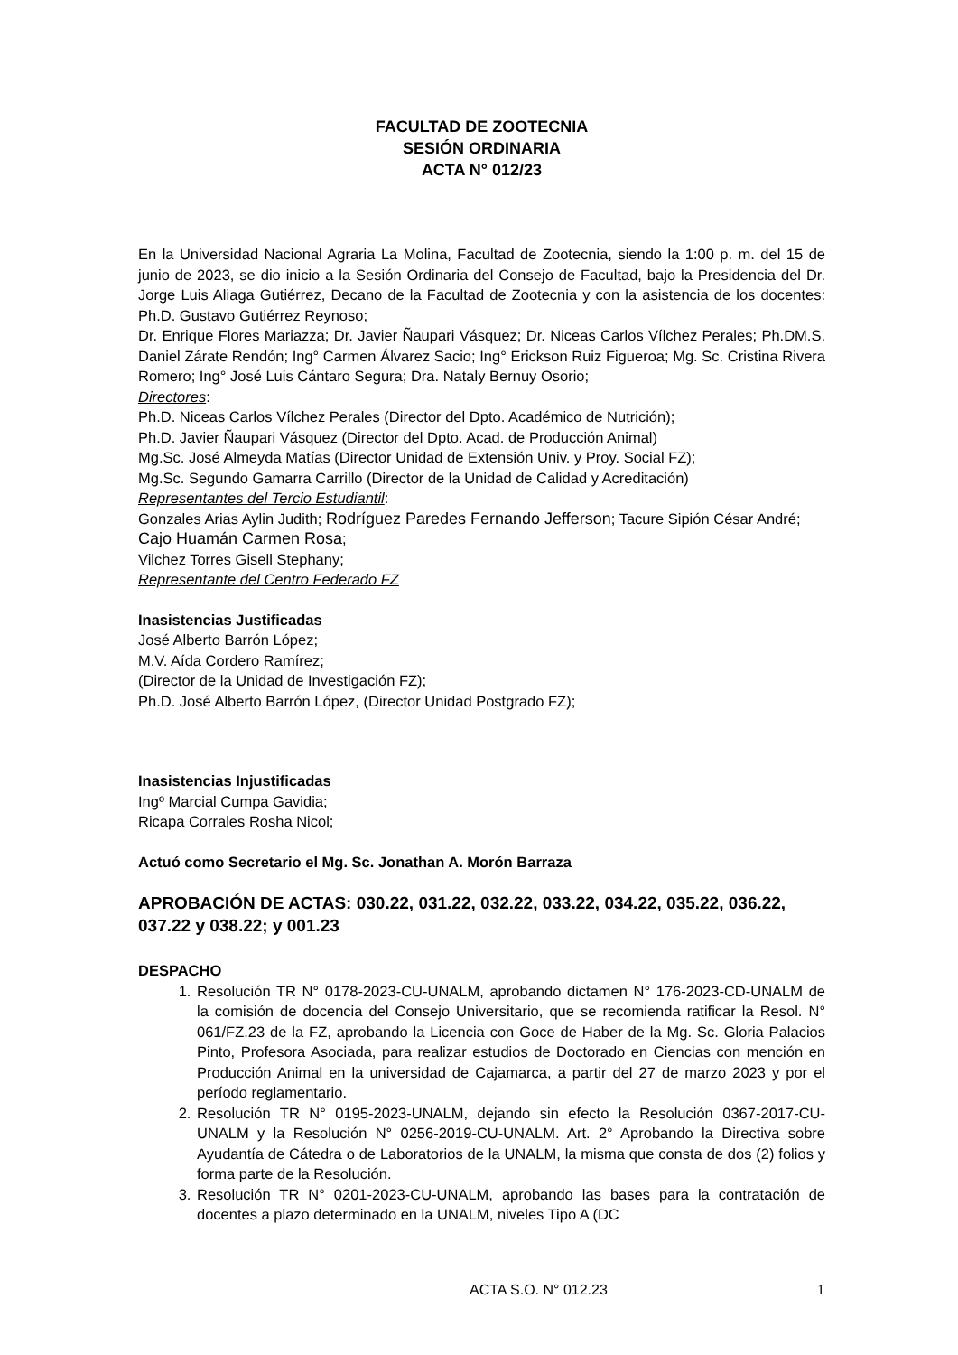FACULTAD DE ZOOTECNIA
SESIÓN ORDINARIA
ACTA N° 012/23
En la Universidad Nacional Agraria La Molina, Facultad de Zootecnia, siendo la 1:00 p. m. del 15 de junio de 2023, se dio inicio a la Sesión Ordinaria del Consejo de Facultad, bajo la Presidencia del Dr. Jorge Luis Aliaga Gutiérrez, Decano de la Facultad de Zootecnia y con la asistencia de los docentes: Ph.D. Gustavo Gutiérrez Reynoso;
Dr. Enrique Flores Mariazza; Dr. Javier Ñaupari Vásquez; Dr. Niceas Carlos Vílchez Perales; Ph.DM.S. Daniel Zárate Rendón; Ing° Carmen Álvarez Sacio; Ing° Erickson Ruiz Figueroa; Mg. Sc. Cristina Rivera Romero; Ing° José Luis Cántaro Segura; Dra. Nataly Bernuy Osorio;
Directores:
Ph.D. Niceas Carlos Vílchez Perales (Director del Dpto. Académico de Nutrición);
Ph.D. Javier Ñaupari Vásquez (Director del Dpto. Acad. de Producción Animal)
Mg.Sc. José Almeyda Matías (Director Unidad de Extensión Univ. y Proy. Social FZ);
Mg.Sc. Segundo Gamarra Carrillo (Director de la Unidad de Calidad y Acreditación)
Representantes del Tercio Estudiantil:
Gonzales Arias Aylin Judith; Rodríguez Paredes Fernando Jefferson; Tacure Sipión César André; Cajo Huamán Carmen Rosa;
Vilchez Torres Gisell Stephany;
Representante del Centro Federado FZ
Inasistencias Justificadas
José Alberto Barrón López;
M.V. Aída Cordero Ramírez;
(Director de la Unidad de Investigación FZ);
Ph.D. José Alberto Barrón López, (Director Unidad Postgrado FZ);
Inasistencias Injustificadas
Ingº Marcial Cumpa Gavidia;
Ricapa Corrales Rosha Nicol;
Actuó como Secretario el Mg. Sc. Jonathan A. Morón Barraza
APROBACIÓN DE ACTAS: 030.22, 031.22, 032.22, 033.22, 034.22, 035.22, 036.22, 037.22 y 038.22; y 001.23
DESPACHO
1. Resolución TR N° 0178-2023-CU-UNALM, aprobando dictamen N° 176-2023-CD-UNALM de la comisión de docencia del Consejo Universitario, que se recomienda ratificar la Resol. N° 061/FZ.23 de la FZ, aprobando la Licencia con Goce de Haber de la Mg. Sc. Gloria Palacios Pinto, Profesora Asociada, para realizar estudios de Doctorado en Ciencias con mención en Producción Animal en la universidad de Cajamarca, a partir del 27 de marzo 2023 y por el período reglamentario.
2. Resolución TR N° 0195-2023-UNALM, dejando sin efecto la Resolución 0367-2017-CU-UNALM y la Resolución N° 0256-2019-CU-UNALM. Art. 2° Aprobando la Directiva sobre Ayudantía de Cátedra o de Laboratorios de la UNALM, la misma que consta de dos (2) folios y forma parte de la Resolución.
3. Resolución TR N° 0201-2023-CU-UNALM, aprobando las bases para la contratación de docentes a plazo determinado en la UNALM, niveles Tipo A (DC
ACTA S.O. N° 012.23 1